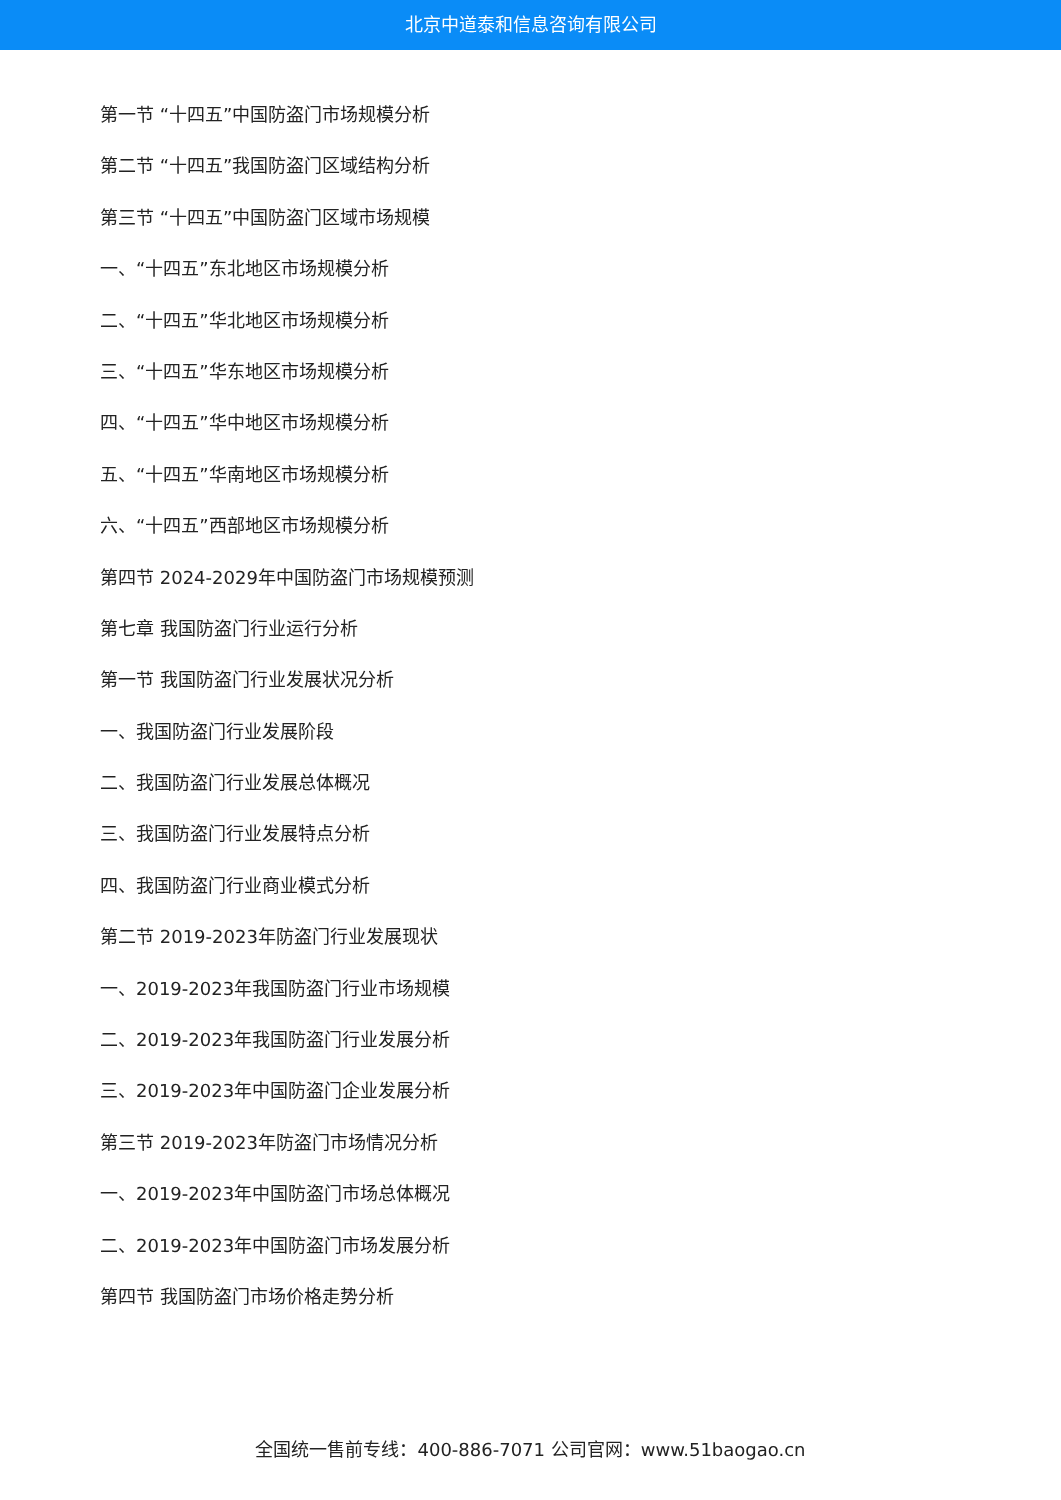北京中道泰和信息咨询有限公司
第一节 “十四五”中国防盗门市场规模分析
第二节 “十四五”我国防盗门区域结构分析
第三节 “十四五”中国防盗门区域市场规模
一、“十四五”东北地区市场规模分析
二、“十四五”华北地区市场规模分析
三、“十四五”华东地区市场规模分析
四、“十四五”华中地区市场规模分析
五、“十四五”华南地区市场规模分析
六、“十四五”西部地区市场规模分析
第四节 2024-2029年中国防盗门市场规模预测
第七章 我国防盗门行业运行分析
第一节 我国防盗门行业发展状况分析
一、我国防盗门行业发展阶段
二、我国防盗门行业发展总体概况
三、我国防盗门行业发展特点分析
四、我国防盗门行业商业模式分析
第二节 2019-2023年防盗门行业发展现状
一、2019-2023年我国防盗门行业市场规模
二、2019-2023年我国防盗门行业发展分析
三、2019-2023年中国防盗门企业发展分析
第三节 2019-2023年防盗门市场情况分析
一、2019-2023年中国防盗门市场总体概况
二、2019-2023年中国防盗门市场发展分析
第四节 我国防盗门市场价格走势分析
全国统一售前专线：400-886-7071 公司官网：www.51baogao.cn